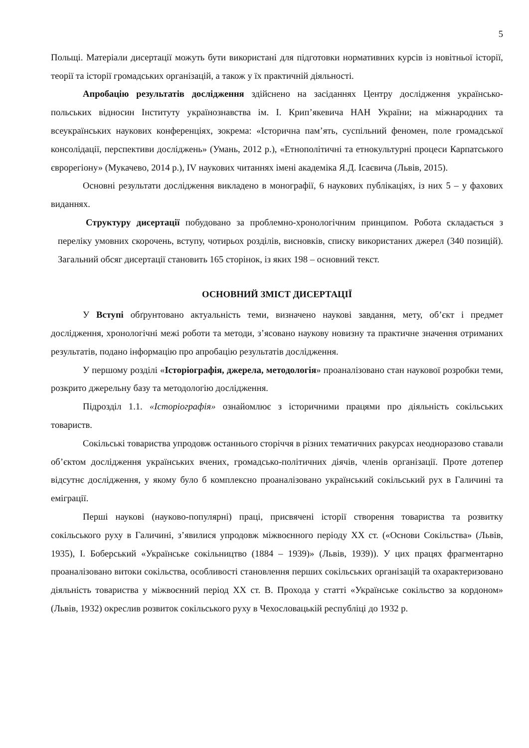5
Польщі. Матеріали дисертації можуть бути використані для підготовки нормативних курсів із новітньої історії, теорії та історії громадських організацій, а також у їх практичній діяльності.
Апробацію результатів дослідження здійснено на засіданнях Центру дослідження українсько-польських відносин Інституту українознавства ім. І. Крип’якевича НАН України; на міжнародних та всеукраїнських наукових конференціях, зокрема: «Історична пам’ять, суспільний феномен, поле громадської консолідації, перспективи досліджень» (Умань, 2012 р.), «Етнополітичні та етнокультурні процеси Карпатського єврорегіону» (Мукачево, 2014 р.), IV наукових читаннях імені академіка Я.Д. Ісаєвича (Львів, 2015).
Основні результати дослідження викладено в монографії, 6 наукових публікаціях, із них 5 – у фахових виданнях.
Структуру дисертації побудовано за проблемно-хронологічним принципом. Робота складається з переліку умовних скорочень, вступу, чотирьох розділів, висновків, списку використаних джерел (340 позицій). Загальний обсяг дисертації становить 165 сторінок, із яких 198 – основний текст.
ОСНОВНИЙ ЗМІСТ ДИСЕРТАЦІЇ
У Вступі обґрунтовано актуальність теми, визначено наукові завдання, мету, об’єкт і предмет дослідження, хронологічні межі роботи та методи, з’ясовано наукову новизну та практичне значення отриманих результатів, подано інформацію про апробацію результатів дослідження.
У першому розділі «Історіографія, джерела, методологія» проаналізовано стан наукової розробки теми, розкрито джерельну базу та методологію дослідження.
Підрозділ 1.1. «Історіографія» ознайомлює з історичними працями про діяльність сокільських товариств.
Сокільські товариства упродовж останнього сторіччя в різних тематичних ракурсах неодноразово ставали об’єктом дослідження українських вчених, громадсько-політичних діячів, членів організації. Проте дотепер відсутнє дослідження, у якому було б комплексно проаналізовано український сокільський рух в Галичині та еміграції.
Перші наукові (науково-популярні) праці, присвячені історії створення товариства та розвитку сокільського руху в Галичині, з’явилися упродовж міжвоєнного періоду ХХ ст. («Основи Сокільства» (Львів, 1935), І. Боберський «Українське сокільництво (1884 – 1939)» (Львів, 1939)). У цих працях фрагментарно проаналізовано витоки сокільства, особливості становлення перших сокільських організацій та охарактеризовано діяльність товариства у міжвоєнний період ХХ ст. В. Прохода у статті «Українське сокільство за кордоном» (Львів, 1932) окреслив розвиток сокільського руху в Чехословацькій республіці до 1932 р.